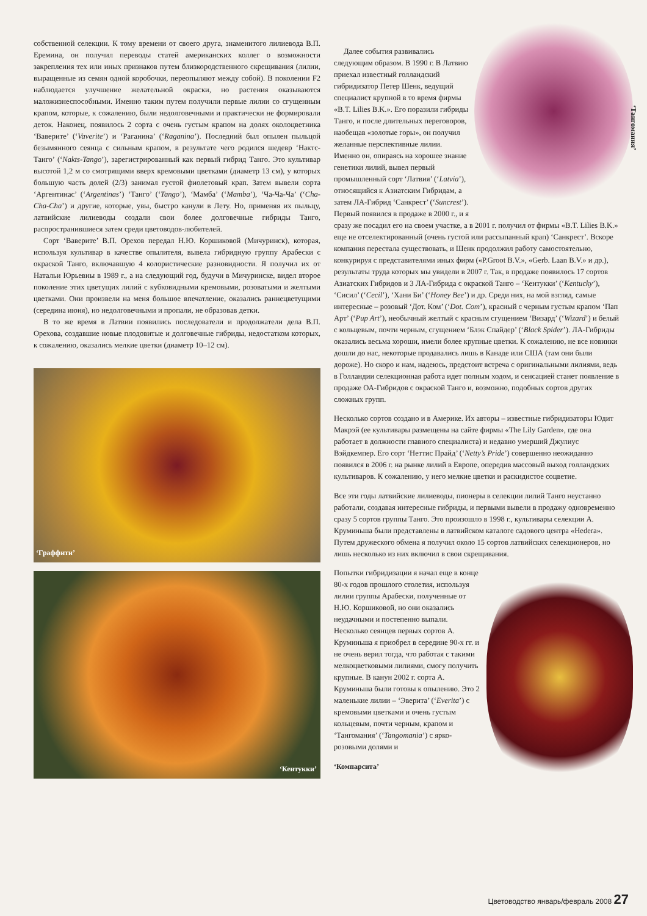собственной селекции. К тому времени от своего друга, знаменитого лилиевода В.П. Еремина, он получил переводы статей американских коллег о возможности закрепления тех или иных признаков путем близкородственного скрещивания (лилии, выращенные из семян одной коробочки, переопыляют между собой). В поколении F2 наблюдается улучшение желательной окраски, но растения оказываются маложизнеспособными. Именно таким путем получили первые лилии со сгущенным крапом, которые, к сожалению, были недолговечными и практически не формировали деток. Наконец, появилось 2 сорта с очень густым крапом на долях околоцветника ‘Ваверите’ (‘Vaverite’) и ‘Раганина’ (‘Raganina’). Последний был опылен пыльцой безымянного сеянца с сильным крапом, в результате чего родился шедевр ‘Нактс-Танго’ (‘Nakts-Tango’), зарегистрированный как первый гибрид Танго. Это культивар высотой 1,2 м со смотрящими вверх кремовыми цветками (диаметр 13 см), у которых большую часть долей (2/3) занимал густой фиолетовый крап. Затем вывели сорта ‘Аргентинас’ (‘Argentinas’) ‘Танго’ (‘Tango’), ‘Мамба’ (‘Mamba’), ‘Ча-Ча-Ча’ (‘Cha-Cha-Cha’) и другие, которые, увы, быстро канули в Лету. Но, применяя их пыльцу, латвийские лилиеводы создали свои более долговечные гибриды Танго, распространившиеся затем среди цветоводов-любителей.
Сорт ‘Ваверите’ В.П. Орехов передал Н.Ю. Коршиковой (Мичуринск), которая, используя культивар в качестве опылителя, вывела гибридную группу Арабески с окраской Танго, включавшую 4 колористические разновидности. Я получил их от Натальи Юрьевны в 1989 г., а на следующий год, будучи в Мичуринске, видел второе поколение этих цветущих лилий с кубковидными кремовыми, розоватыми и желтыми цветками. Они произвели на меня большое впечатление, оказались раннецветущими (середина июня), но недолговечными и пропали, не образовав детки.
В то же время в Латвии появились последователи и продолжатели дела В.П. Орехова, создавшие новые плодовитые и долговечные гибриды, недостатком которых, к сожалению, оказались мелкие цветки (диаметр 10–12 см).
‘Граффити’
‘Кентукки’
‘Тангомания’
Далее события развивались следующим образом. В 1990 г. В Латвию приехал известный голландский гибридизатор Петер Шенк, ведущий специалист крупной в то время фирмы «B.T. Lilies B.K.». Его поразили гибриды Танго, и после длительных переговоров, наобещав «золотые горы», он получил желанные перспективные лилии. Именно он, опираясь на хорошее знание генетики лилий, вывел первый промышленный сорт ‘Латвия’ (‘Latvia’), относящийся к Азиатским Гибридам, а затем ЛА-Гибрид ‘Санкрест’ (‘Suncrest’). Первый появился в продаже в 2000 г., и я сразу же посадил его на своем участке, а в 2001 г. получил от фирмы «B.T. Lilies B.K.» еще не отселектированный (очень густой или рассыпанный крап) ‘Санкрест’. Вскоре компания перестала существовать, и Шенк продолжил работу самостоятельно, конкурируя с представителями иных фирм («P.Groot B.V.», «Gerb. Laan B.V.» и др.), результаты труда которых мы увидели в 2007 г. Так, в продаже появилось 17 сортов Азиатских Гибридов и 3 ЛА-Гибрида с окраской Танго – ‘Кентукки’ (‘Kentucky’), ‘Сисил’ (‘Cecil’), ‘Хани Би’ (‘Honey Bee’) и др. Среди них, на мой взгляд, самые интересные – розовый ‘Дот. Ком’ (‘Dot. Com’), красный с черным густым крапом ‘Пап Арт’ (‘Pup Art’), необычный желтый с красным сгущением ‘Визард’ (‘Wizard’) и белый с кольцевым, почти черным, сгущением ‘Блэк Спайдер’ (‘Black Spider’). ЛА-Гибриды оказались весьма хороши, имели более крупные цветки. К сожалению, не все новинки дошли до нас, некоторые продавались лишь в Канаде или США (там они были дороже). Но скоро и нам, надеюсь, предстоит встреча с оригинальными лилиями, ведь в Голландии селекционная работа идет полным ходом, и сенсацией станет появление в продаже ОА-Гибридов с окраской Танго и, возможно, подобных сортов других сложных групп.
Несколько сортов создано и в Америке. Их авторы – известные гибридизаторы Юдит Макрэй (ее культивары размещены на сайте фирмы «The Lily Garden», где она работает в должности главного специалиста) и недавно умерший Джулиус Вэйдкемпер. Его сорт ‘Неттис Прайд’ (‘Netty’s Pride’) совершенно неожиданно появился в 2006 г. на рынке лилий в Европе, опередив массовый выход голландских культиваров. К сожалению, у него мелкие цветки и раскидистое соцветие.
Все эти годы латвийские лилиеводы, пионеры в селекции лилий Танго неустанно работали, создавая интересные гибриды, и первыми вывели в продажу одновременно сразу 5 сортов группы Танго. Это произошло в 1998 г., культивары селекции А. Круминьша были представлены в латвийском каталоге садового центра «Hedera». Путем дружеского обмена я получил около 15 сортов латвийских селекционеров, но лишь несколько из них включил в свои скрещивания.
Попытки гибридизации я начал еще в конце 80-х годов прошлого столетия, используя лилии группы Арабески, полученные от Н.Ю. Коршиковой, но они оказались неудачными и постепенно выпали. Несколько сеянцев первых сортов А. Круминьша я приобрел в середине 90-х гг. и не очень верил тогда, что работая с такими мелкоцветковыми лилиями, смогу получить крупные. В канун 2002 г. сорта А. Круминьша были готовы к опылению. Это 2 маленькие лилии – ‘Эверита’ (‘Everita’) с кремовыми цветками и очень густым кольцевым, почти черным, крапом и ‘Тангомания’ (‘Tangomania’) с ярко-розовыми долями и
‘Компарсита’
Цветоводство январь/февраль 2008 27